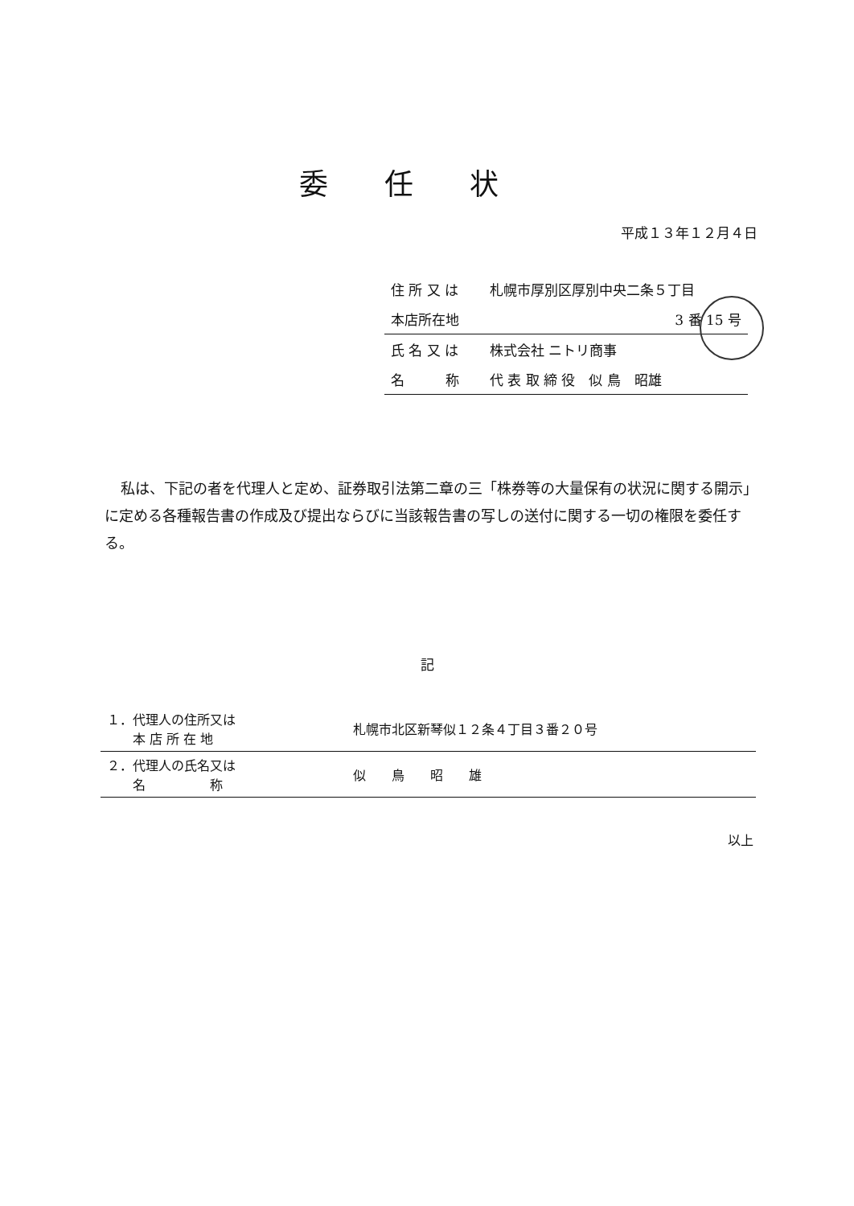委任状
平成１３年１２月４日
| 住 所 又 は | 札幌市厚別区厚別中央二条５丁目 |
| 本店所在地 | 3 番 15 号 |
| 氏 名 又 は | 株式会社 ニトリ商事 |
| 名 称 | 代 表 取 締 役 似 鳥 昭雄 |
私は、下記の者を代理人と定め、証券取引法第二章の三「株券等の大量保有の状況に関する開示」に定める各種報告書の作成及び提出ならびに当該報告書の写しの送付に関する一切の権限を委任する。
記
| １．代理人の住所又は 本 店 所 在 地 | 札幌市北区新琴似１２条４丁目３番２０号 |
| ２．代理人の氏名又は 名 称 | 似 鳥 昭 雄 |
以上